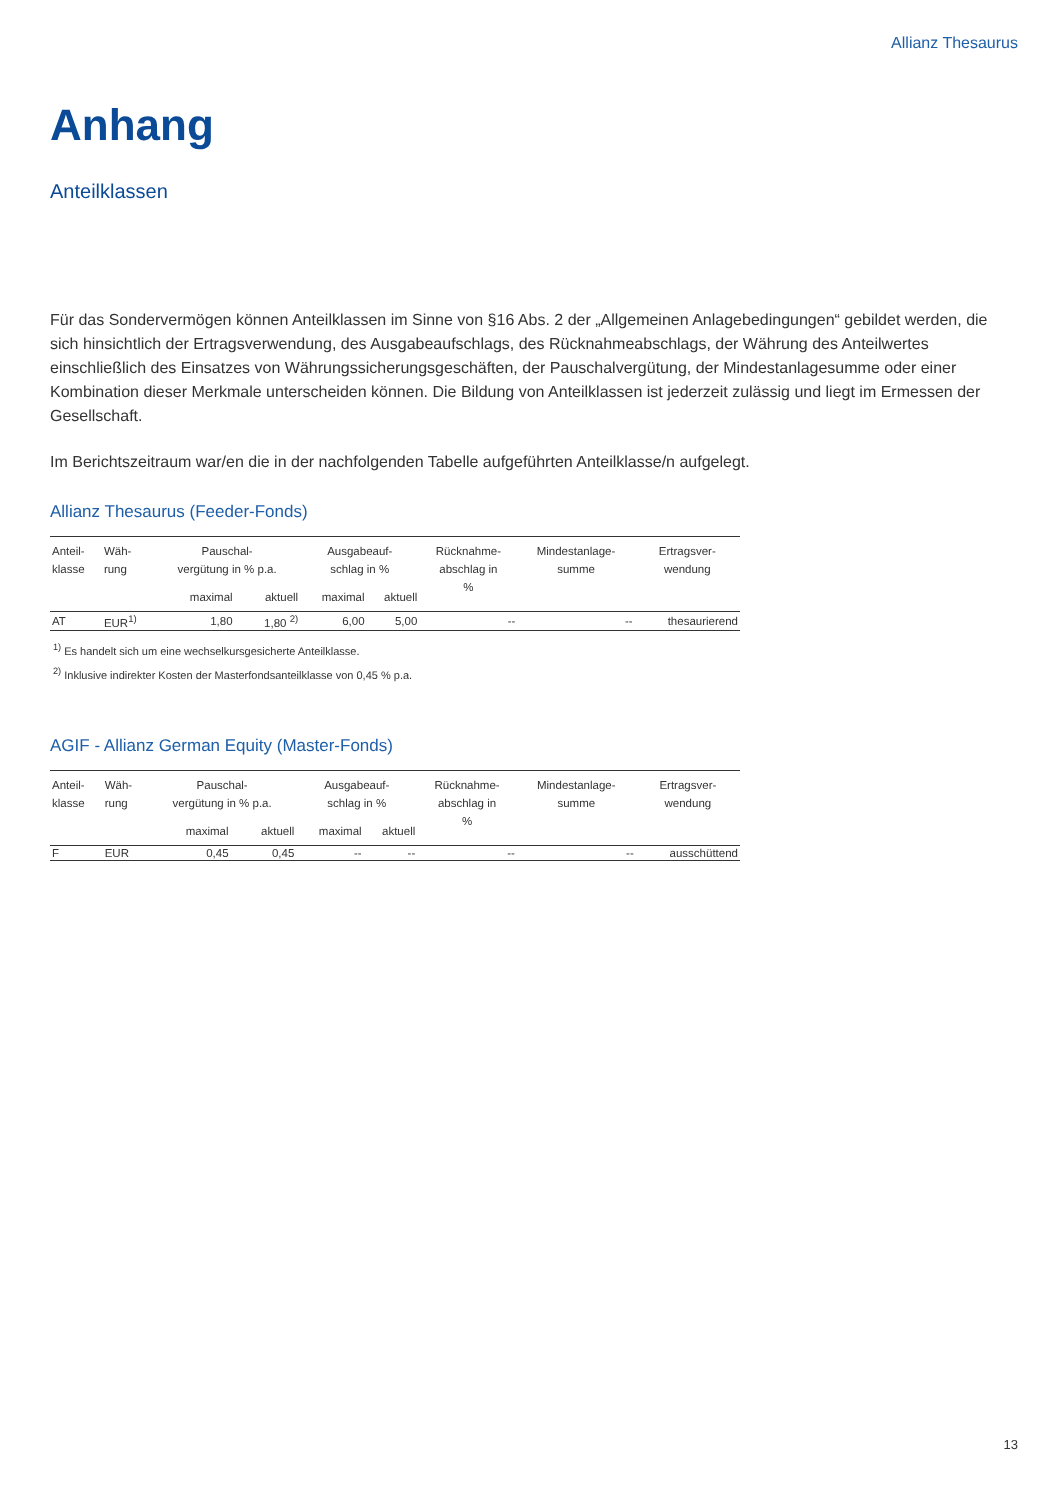Allianz Thesaurus
Anhang
Anteilklassen
Für das Sondervermögen können Anteilklassen im Sinne von §16 Abs. 2 der „Allgemeinen Anlagebedingungen“ gebildet werden, die sich hinsichtlich der Ertragsverwendung, des Ausgabeaufschlags, des Rücknahmeabschlags, der Währung des Anteilwertes einschließlich des Einsatzes von Währungssicherungsgeschäften, der Pauschalvergütung, der Mindestanlagesumme oder einer Kombination dieser Merkmale unterscheiden können. Die Bildung von Anteilklassen ist jederzeit zulässig und liegt im Ermessen der Gesellschaft.
Im Berichtszeitraum war/en die in der nachfolgenden Tabelle aufgeführten Anteilklasse/n aufgelegt.
Allianz Thesaurus (Feeder-Fonds)
| Anteil- klasse | Wäh- rung | Pauschal- vergütung in % p.a. | | Ausgabeauf- schlag in % | | Rücknahme- abschlag in % | Mindestanlage- summe | Ertragsver- wendung |
| --- | --- | --- | --- | --- | --- | --- | --- | --- |
| | | maximal | aktuell | maximal | aktuell | | | |
| AT | EUR<sup>1)</sup> | 1,80 | 1,80 <sup>2)</sup> | 6,00 | 5,00 | -- | -- | thesaurierend |
<sup>1)</sup> Es handelt sich um eine wechselkursgesicherte Anteilklasse.
<sup>2)</sup> Inklusive indirekter Kosten der Masterfondsanteilklasse von 0,45 % p.a.
AGIF - Allianz German Equity (Master-Fonds)
| Anteil- klasse | Wäh- rung | Pauschal- vergütung in % p.a. | | Ausgabeauf- schlag in % | | Rücknahme- abschlag in % | Mindestanlage- summe | Ertragsver- wendung |
| --- | --- | --- | --- | --- | --- | --- | --- | --- |
| | | maximal | aktuell | maximal | aktuell | | | |
| F | EUR | 0,45 | 0,45 | -- | -- | -- | -- | ausschüttend |
13